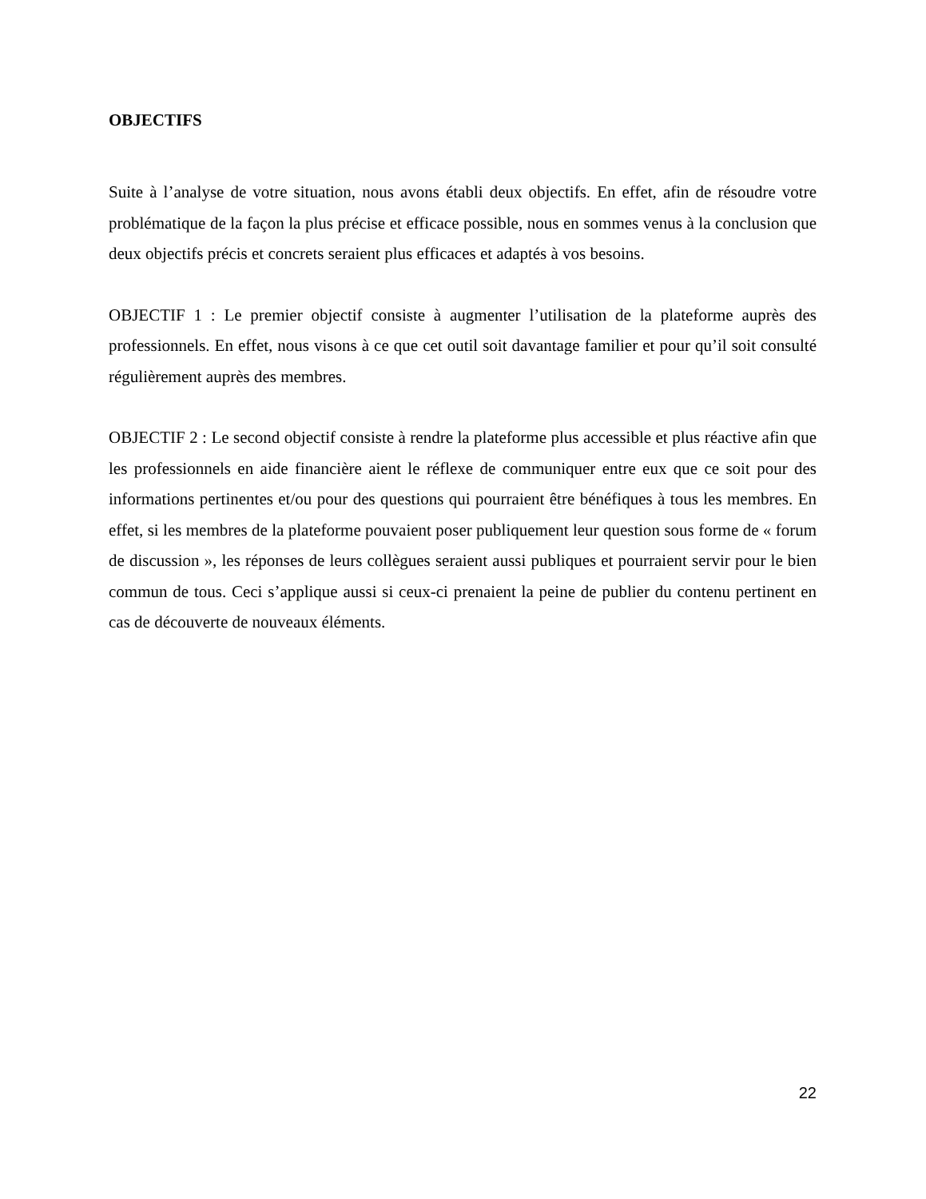OBJECTIFS
Suite à l’analyse de votre situation, nous avons établi deux objectifs. En effet, afin de résoudre votre problématique de la façon la plus précise et efficace possible, nous en sommes venus à la conclusion que deux objectifs précis et concrets seraient plus efficaces et adaptés à vos besoins.
OBJECTIF 1 : Le premier objectif consiste à augmenter l’utilisation de la plateforme auprès des professionnels. En effet, nous visons à ce que cet outil soit davantage familier et pour qu’il soit consulté régulièrement auprès des membres.
OBJECTIF 2 : Le second objectif consiste à rendre la plateforme plus accessible et plus réactive afin que les professionnels en aide financière aient le réflexe de communiquer entre eux que ce soit pour des informations pertinentes et/ou pour des questions qui pourraient être bénéfiques à tous les membres. En effet, si les membres de la plateforme pouvaient poser publiquement leur question sous forme de « forum de discussion », les réponses de leurs collègues seraient aussi publiques et pourraient servir pour le bien commun de tous. Ceci s’applique aussi si ceux-ci prenaient la peine de publier du contenu pertinent en cas de découverte de nouveaux éléments.
22